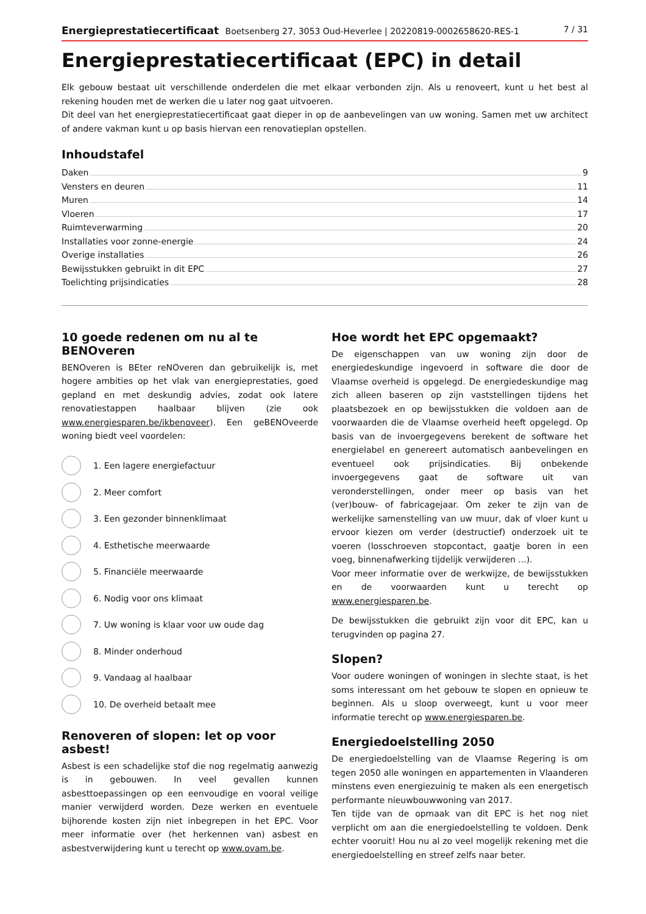Energieprestatiecertificaat Boetsenberg 27, 3053 Oud-Heverlee | 20220819-0002658620-RES-1 7 / 31
Energieprestatiecertificaat (EPC) in detail
Elk gebouw bestaat uit verschillende onderdelen die met elkaar verbonden zijn. Als u renoveert, kunt u het best al rekening houden met de werken die u later nog gaat uitvoeren.
Dit deel van het energieprestatiecertificaat gaat dieper in op de aanbevelingen van uw woning. Samen met uw architect of andere vakman kunt u op basis hiervan een renovatieplan opstellen.
Inhoudstafel
Daken 9
Vensters en deuren 11
Muren 14
Vloeren 17
Ruimteverwarming 20
Installaties voor zonne-energie 24
Overige installaties 26
Bewijsstukken gebruikt in dit EPC 27
Toelichting prijsindicaties 28
10 goede redenen om nu al te BENOveren
BENOveren is BEter reNOveren dan gebruikelijk is, met hogere ambities op het vlak van energieprestaties, goed gepland en met deskundig advies, zodat ook latere renovatiestappen haalbaar blijven (zie ook www.energiesparen.be/ikbenoveer). Een geBENOveerde woning biedt veel voordelen:
1. Een lagere energiefactuur
2. Meer comfort
3. Een gezonder binnenklimaat
4. Esthetische meerwaarde
5. Financiële meerwaarde
6. Nodig voor ons klimaat
7. Uw woning is klaar voor uw oude dag
8. Minder onderhoud
9. Vandaag al haalbaar
10. De overheid betaalt mee
Renoveren of slopen: let op voor asbest!
Asbest is een schadelijke stof die nog regelmatig aanwezig is in gebouwen. In veel gevallen kunnen asbesttoepassingen op een eenvoudige en vooral veilige manier verwijderd worden. Deze werken en eventuele bijhorende kosten zijn niet inbegrepen in het EPC. Voor meer informatie over (het herkennen van) asbest en asbestverwijdering kunt u terecht op www.ovam.be.
Hoe wordt het EPC opgemaakt?
De eigenschappen van uw woning zijn door de energiedeskundige ingevoerd in software die door de Vlaamse overheid is opgelegd. De energiedeskundige mag zich alleen baseren op zijn vaststellingen tijdens het plaatsbezoek en op bewijsstukken die voldoen aan de voorwaarden die de Vlaamse overheid heeft opgelegd. Op basis van de invoergegevens berekent de software het energielabel en genereert automatisch aanbevelingen en eventueel ook prijsindicaties. Bij onbekende invoergegevens gaat de software uit van veronderstellingen, onder meer op basis van het (ver)bouw- of fabricagejaar. Om zeker te zijn van de werkelijke samenstelling van uw muur, dak of vloer kunt u ervoor kiezen om verder (destructief) onderzoek uit te voeren (losschroeven stopcontact, gaatje boren in een voeg, binnenafwerking tijdelijk verwijderen ...).
Voor meer informatie over de werkwijze, de bewijsstukken en de voorwaarden kunt u terecht op www.energiesparen.be.
De bewijsstukken die gebruikt zijn voor dit EPC, kan u terugvinden op pagina 27.
Slopen?
Voor oudere woningen of woningen in slechte staat, is het soms interessant om het gebouw te slopen en opnieuw te beginnen. Als u sloop overweegt, kunt u voor meer informatie terecht op www.energiesparen.be.
Energiedoelstelling 2050
De energiedoelstelling van de Vlaamse Regering is om tegen 2050 alle woningen en appartementen in Vlaanderen minstens even energiezuinig te maken als een energetisch performante nieuwbouwwoning van 2017.
Ten tijde van de opmaak van dit EPC is het nog niet verplicht om aan die energiedoelstelling te voldoen. Denk echter vooruit! Hou nu al zo veel mogelijk rekening met die energiedoelstelling en streef zelfs naar beter.